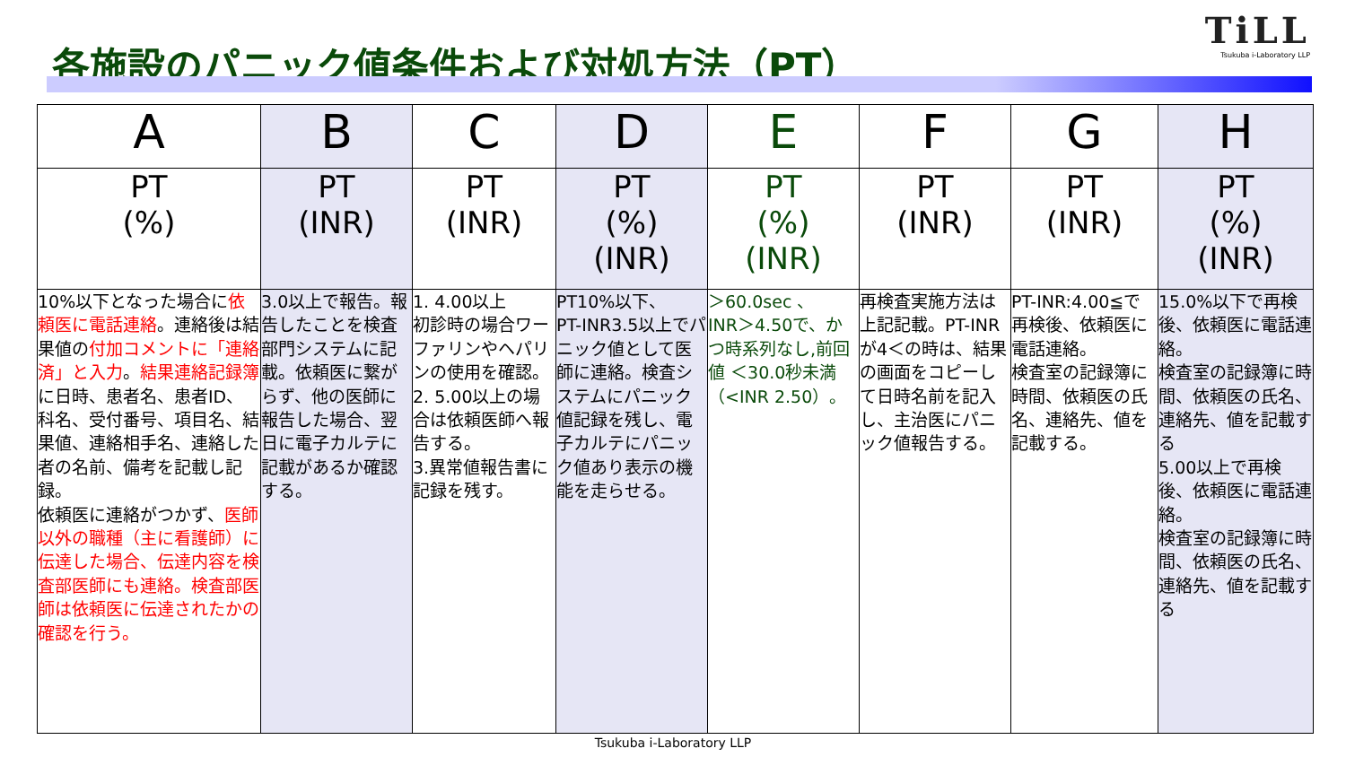各施設のパニック値条件および対処方法（PT）
TiLL
Tsukuba i-Laboratory LLP
| A | B | C | D | E | F | G | H |
| --- | --- | --- | --- | --- | --- | --- | --- |
| PT (%) | PT (INR) | PT (INR) | PT (%) (INR) | PT (%) (INR) | PT (INR) | PT (INR) | PT (%) (INR) |
| 10%以下となった場合に 依頼医に電話連絡 。連絡後は結果値の 付加コメントに「連絡済」と入力 。 結果連絡記録簿 に日時、患者名、患者ID、科名、受付番号、項目名、結果値、連絡相手名、連絡した者の名前、備考を記載し記録。 依頼医に連絡がつかず、 医師以外の職種（主に看護師）に伝達した場合、伝達内容を検査部医師にも連絡。検査部医師は依頼医に伝達されたかの確認を行う。 | 3.0以上で報告。報告したことを検査部門システムに記載。依頼医に繋がらず、他の医師に報告した場合、翌日に電子カルテに記載があるか確認する。 | 1. 4.00以上 初診時の場合ワーファリンやヘパリンの使用を確認。 2. 5.00以上の場合は依頼医師へ報告する。 3.異常値報告書に記録を残す。 | PT10%以下、 PT-INR3.5以上でパニック値として医師に連絡。検査システムにパニック値記録を残し、電子カルテにパニック値あり表示の機能を走らせる。 | ＞60.0sec 、 INR＞4.50で、かつ時系列なし,前回値 ＜30.0秒未満 （<INR 2.50）。 | 再検査実施方法は上記記載。PT-INRが4＜の時は、結果の画面をコピーして日時名前を記入し、主治医にパニック値報告する。 | PT-INR:4.00≦で再検後、依頼医に電話連絡。 検査室の記録簿に時間、依頼医の氏名、連絡先、値を記載する。 | 15.0%以下で再検後、依頼医に電話連絡。 検査室の記録簿に時間、依頼医の氏名、連絡先、値を記載する 5.00以上で再検後、依頼医に電話連絡。 検査室の記録簿に時間、依頼医の氏名、連絡先、値を記載する |
Tsukuba i-Laboratory LLP